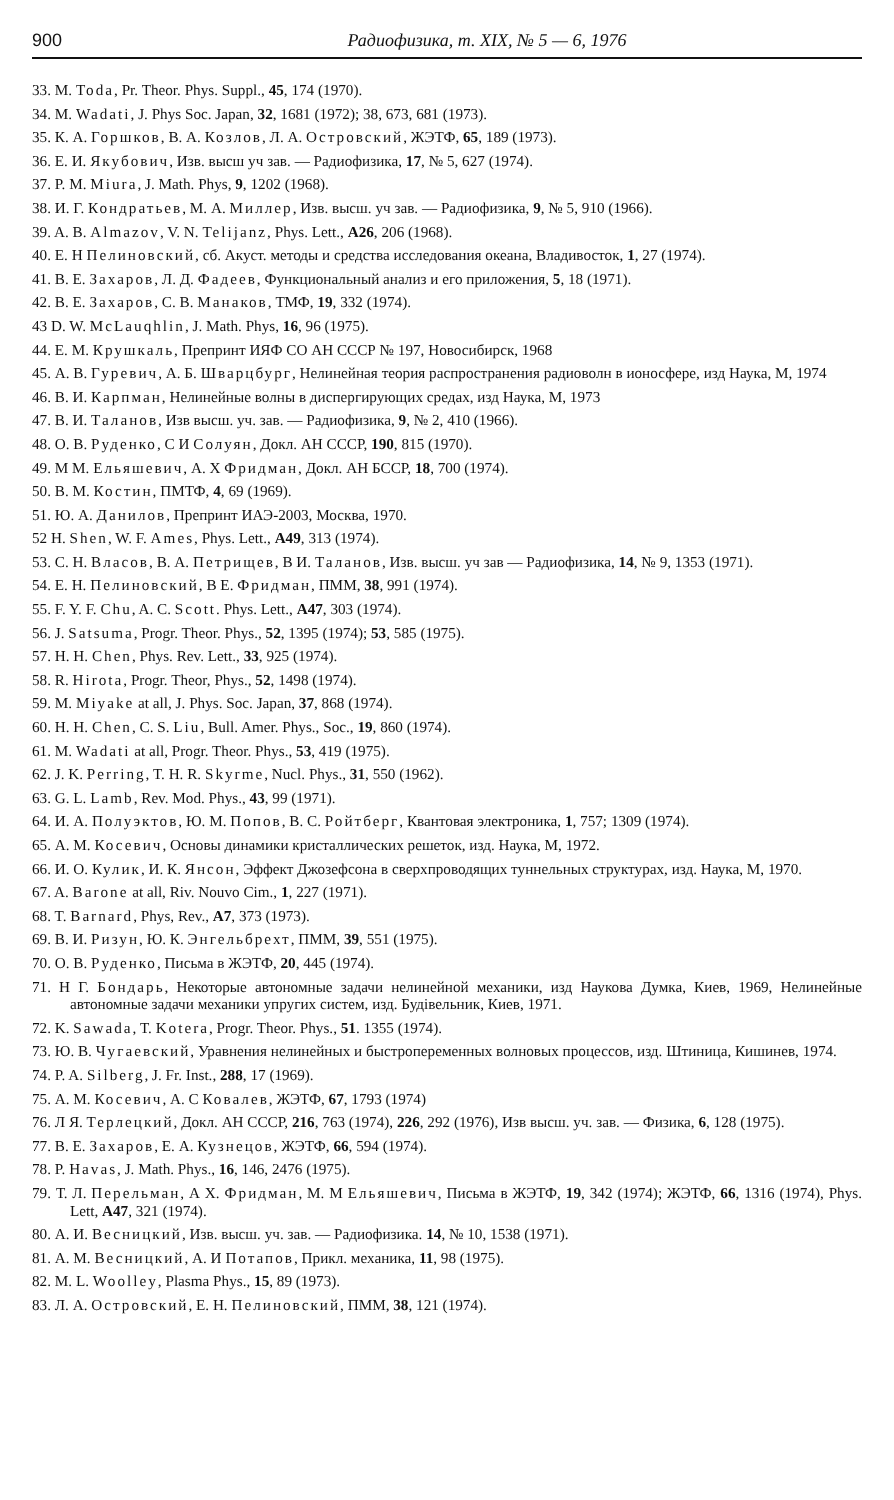900 Радиофизика, т. XIX, № 5 — 6, 1976
33. M. Toda, Pr. Theor. Phys. Suppl., 45, 174 (1970).
34. M. Wadati, J. Phys Soc. Japan, 32, 1681 (1972); 38, 673, 681 (1973).
35. К. А. Горшков, В. А. Козлов, Л. А. Островский, ЖЭТФ, 65, 189 (1973).
36. Е. И. Якубович, Изв. высш уч зав. — Радиофизика, 17, № 5, 627 (1974).
37. P. M. Miura, J. Math. Phys, 9, 1202 (1968).
38. И. Г. Кондратьев, М. А. Миллер, Изв. высш. уч зав. — Радиофизика, 9, № 5, 910 (1966).
39. A. B. Almazov, V. N. Telijanz, Phys. Lett., A26, 206 (1968).
40. Е. Н Пелиновский, сб. Акуст. методы и средства исследования океана, Владивосток, 1, 27 (1974).
41. В. Е. Захаров, Л. Д. Фадеев, Функциональный анализ и его приложения, 5, 18 (1971).
42. В. Е. Захаров, С. В. Манаков, ТМФ, 19, 332 (1974).
43 D. W. McLauqhlin, J. Math. Phys, 16, 96 (1975).
44. Е. М. Крушкаль, Препринт ИЯФ СО АН СССР № 197, Новосибирск, 1968
45. А. В. Гуревич, А. Б. Шварцбург, Нелинейная теория распространения радиоволн в ионосфере, изд Наука, М, 1974
46. В. И. Карпман, Нелинейные волны в диспергирующих средах, изд Наука, М, 1973
47. В. И. Таланов, Изв высш. уч. зав. — Радиофизика, 9, № 2, 410 (1966).
48. О. В. Руденко, С И Солуян, Докл. АН СССР, 190, 815 (1970).
49. М М. Ельяшевич, А. Х Фридман, Докл. АН БССР, 18, 700 (1974).
50. В. М. Костин, ПМТФ, 4, 69 (1969).
51. Ю. А. Данилов, Препринт ИАЭ-2003, Москва, 1970.
52 H. Shen, W. F. Ames, Phys. Lett., A49, 313 (1974).
53. С. Н. Власов, В. А. Петрищев, В И. Таланов, Изв. высш. уч зав — Радиофизика, 14, № 9, 1353 (1971).
54. Е. Н. Пелиновский, В Е. Фридман, ПММ, 38, 991 (1974).
55. F. Y. F. Chu, A. C. Scott. Phys. Lett., A47, 303 (1974).
56. J. Satsuma, Progr. Theor. Phys., 52, 1395 (1974); 53, 585 (1975).
57. H. H. Chen, Phys. Rev. Lett., 33, 925 (1974).
58. R. Hirota, Progr. Theor, Phys., 52, 1498 (1974).
59. M. Miyake at all, J. Phys. Soc. Japan, 37, 868 (1974).
60. H. H. Chen, C. S. Liu, Bull. Amer. Phys., Soc., 19, 860 (1974).
61. M. Wadati at all, Progr. Theor. Phys., 53, 419 (1975).
62. J. K. Perring, T. H. R. Skyrme, Nucl. Phys., 31, 550 (1962).
63. G. L. Lamb, Rev. Mod. Phys., 43, 99 (1971).
64. И. А. Полуэктов, Ю. М. Попов, В. С. Ройтберг, Квантовая электроника, 1, 757; 1309 (1974).
65. А. М. Косевич, Основы динамики кристаллических решеток, изд. Наука, М, 1972.
66. И. О. Кулик, И. К. Янсон, Эффект Джозефсона в сверхпроводящих туннельных структурах, изд. Наука, М, 1970.
67. A. Barone at all, Riv. Nouvo Cim., 1, 227 (1971).
68. T. Barnard, Phys, Rev., A7, 373 (1973).
69. В. И. Ризун, Ю. К. Энгельбрехт, ПММ, 39, 551 (1975).
70. О. В. Руденко, Письма в ЖЭТФ, 20, 445 (1974).
71. Н Г. Бондарь, Некоторые автономные задачи нелинейной механики, изд Наукова Думка, Киев, 1969, Нелинейные автономные задачи механики упругих систем, изд. Будiвельник, Киев, 1971.
72. K. Sawada, T. Kotera, Progr. Theor. Phys., 51. 1355 (1974).
73. Ю. В. Чугаевский, Уравнения нелинейных и быстропеременных волновых процессов, изд. Штиница, Кишинев, 1974.
74. P. A. Silberg, J. Fr. Inst., 288, 17 (1969).
75. А. М. Косевич, А. С Ковалев, ЖЭТФ, 67, 1793 (1974)
76. Л Я. Терлецкий, Докл. АН СССР, 216, 763 (1974), 226, 292 (1976), Изв высш. уч. зав. — Физика, 6, 128 (1975).
77. В. Е. Захаров, Е. А. Кузнецов, ЖЭТФ, 66, 594 (1974).
78. P. Havas, J. Math. Phys., 16, 146, 2476 (1975).
79. Т. Л. Перельман, А Х. Фридман, М. М Ельяшевич, Письма в ЖЭТФ, 19, 342 (1974); ЖЭТФ, 66, 1316 (1974), Phys. Lett, A47, 321 (1974).
80. А. И. Весницкий, Изв. высш. уч. зав. — Радиофизика. 14, № 10, 1538 (1971).
81. А. М. Весницкий, А. И Потапов, Прикл. механика, 11, 98 (1975).
82. M. L. Woolley, Plasma Phys., 15, 89 (1973).
83. Л. А. Островский, Е. Н. Пелиновский, ПММ, 38, 121 (1974).